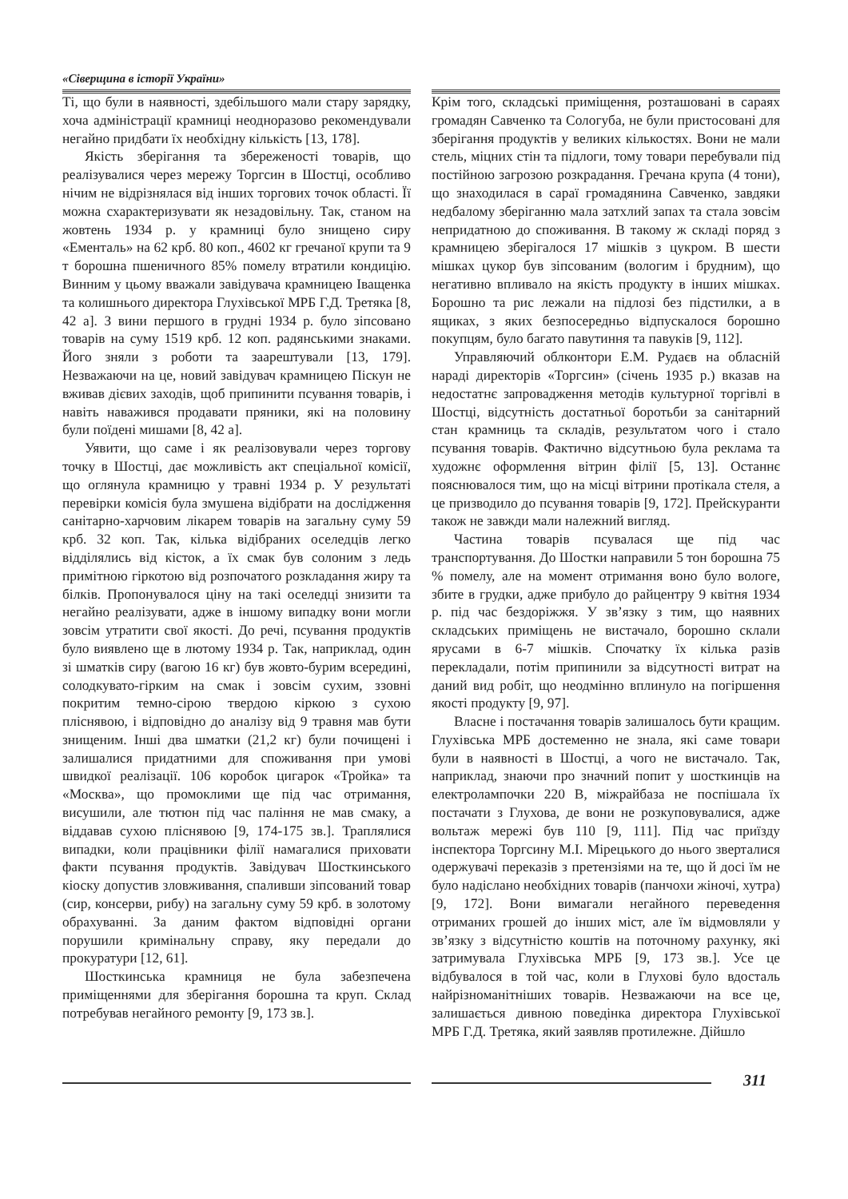«Сіверщина в історії України»
Ті, що були в наявності, здебільшого мали стару зарядку, хоча адміністрації крамниці неодноразово рекомендували негайно придбати їх необхідну кількість [13, 178].
Якість зберігання та збереженості товарів, що реалізувалися через мережу Торгсин в Шостці, особливо нічим не відрізнялася від інших торгових точок області. Її можна схарактеризувати як незадовільну. Так, станом на жовтень 1934 р. у крамниці було знищено сиру «Ементаль» на 62 крб. 80 коп., 4602 кг гречаної крупи та 9 т борошна пшеничного 85% помелу втратили кондицію. Винним у цьому вважали завідувача крамницею Іващенка та колишнього директора Глухівської МРБ Г.Д. Третяка [8, 42 а]. З вини першого в грудні 1934 р. було зіпсовано товарів на суму 1519 крб. 12 коп. радянськими знаками. Його зняли з роботи та заарештували [13, 179]. Незважаючи на це, новий завідувач крамницею Піскун не вживав дієвих заходів, щоб припинити псування товарів, і навіть наважився продавати пряники, які на половину були поїдені мишами [8, 42 а].
Уявити, що саме і як реалізовували через торгову точку в Шостці, дає можливість акт спеціальної комісії, що оглянула крамницю у травні 1934 р. У результаті перевірки комісія була змушена відібрати на дослідження санітарно-харчовим лікарем товарів на загальну суму 59 крб. 32 коп. Так, кілька відібраних оселедців легко відділялись від кісток, а їх смак був солоним з ледь примітною гіркотою від розпочатого розкладання жиру та білків. Пропонувалося ціну на такі оселедці знизити та негайно реалізувати, адже в іншому випадку вони могли зовсім утратити свої якості. До речі, псування продуктів було виявлено ще в лютому 1934 р. Так, наприклад, один зі шматків сиру (вагою 16 кг) був жовто-бурим всередині, солодкувато-гірким на смак і зовсім сухим, ззовні покритим темно-сірою твердою кіркою з сухою пліснявою, і відповідно до аналізу від 9 травня мав бути знищеним. Інші два шматки (21,2 кг) були почищені і залишалися придатними для споживання при умові швидкої реалізації. 106 коробок цигарок «Тройка» та «Москва», що промоклими ще під час отримання, висушили, але тютюн під час паління не мав смаку, а віддавав сухою пліснявою [9, 174-175 зв.]. Траплялися випадки, коли працівники філії намагалися приховати факти псування продуктів. Завідувач Шосткинського кіоску допустив зловживання, спаливши зіпсований товар (сир, консерви, рибу) на загальну суму 59 крб. в золотому обрахуванні. За даним фактом відповідні органи порушили кримінальну справу, яку передали до прокуратури [12, 61].
Шосткинська крамниця не була забезпечена приміщеннями для зберігання борошна та круп. Склад потребував негайного ремонту [9, 173 зв.].
Крім того, складські приміщення, розташовані в сараях громадян Савченко та Сологуба, не були пристосовані для зберігання продуктів у великих кількостях. Вони не мали стель, міцних стін та підлоги, тому товари перебували під постійною загрозою розкрадання. Гречана крупа (4 тони), що знаходилася в сараї громадянина Савченко, завдяки недбалому зберіганню мала затхлий запах та стала зовсім непридатною до споживання. В такому ж складі поряд з крамницею зберігалося 17 мішків з цукром. В шести мішках цукор був зіпсованим (вологим і брудним), що негативно впливало на якість продукту в інших мішках. Борошно та рис лежали на підлозі без підстилки, а в ящиках, з яких безпосередньо відпускалося борошно покупцям, було багато павутиння та павуків [9, 112].
Управляючий облконтори Е.М. Рудаєв на обласній нараді директорів «Торгсин» (січень 1935 р.) вказав на недостатнє запровадження методів культурної торгівлі в Шостці, відсутність достатньої боротьби за санітарний стан крамниць та складів, результатом чого і стало псування товарів. Фактично відсутньою була реклама та художнє оформлення вітрин філії [5, 13]. Останнє пояснювалося тим, що на місці вітрини протікала стеля, а це призводило до псування товарів [9, 172]. Прейскуранти також не завжди мали належний вигляд.
Частина товарів псувалася ще під час транспортування. До Шостки направили 5 тон борошна 75 % помелу, але на момент отримання воно було вологе, збите в грудки, адже прибуло до райцентру 9 квітня 1934 р. під час бездоріжжя. У зв’язку з тим, що наявних складських приміщень не вистачало, борошно склали ярусами в 6-7 мішків. Спочатку їх кілька разів перекладали, потім припинили за відсутності витрат на даний вид робіт, що неодмінно вплинуло на погіршення якості продукту [9, 97].
Власне і постачання товарів залишалось бути кращим. Глухівська МРБ достеменно не знала, які саме товари були в наявності в Шостці, а чого не вистачало. Так, наприклад, знаючи про значний попит у шосткинців на електролампочки 220 В, міжрайбаза не поспішала їх постачати з Глухова, де вони не розкуповувалися, адже вольтаж мережі був 110 [9, 111]. Під час приїзду інспектора Торгсину М.І. Мірецького до нього зверталися одержувачі переказів з претензіями на те, що й досі їм не було надіслано необхідних товарів (панчохи жіночі, хутра) [9, 172]. Вони вимагали негайного переведення отриманих грошей до інших міст, але їм відмовляли у зв’язку з відсутністю коштів на поточному рахунку, які затримувала Глухівська МРБ [9, 173 зв.]. Усе це відбувалося в той час, коли в Глухові було вдосталь найрізноманітніших товарів. Незважаючи на все це, залишається дивною поведінка директора Глухівської МРБ Г.Д. Третяка, який заявляв протилежне. Дійшло
311